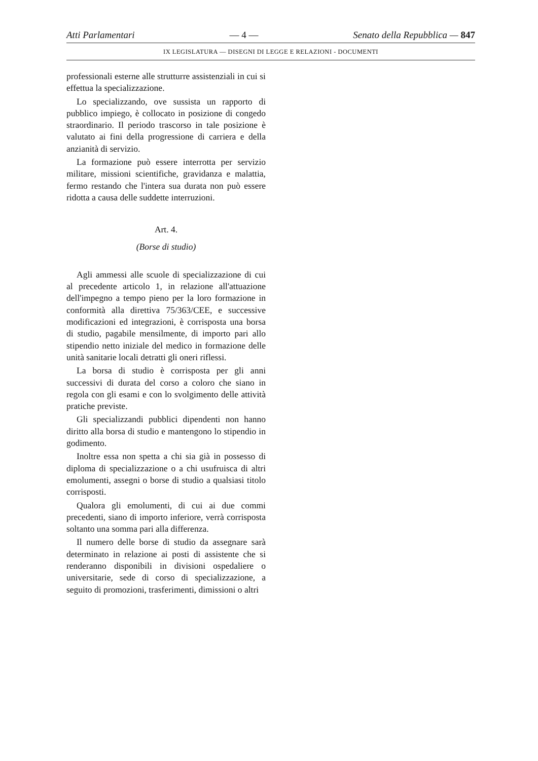Atti Parlamentari — 4 — Senato della Repubblica — 847
IX LEGISLATURA — DISEGNI DI LEGGE E RELAZIONI - DOCUMENTI
professionali esterne alle strutturre assistenziali in cui si effettua la specializzazione.
Lo specializzando, ove sussista un rapporto di pubblico impiego, è collocato in posizione di congedo straordinario. Il periodo trascorso in tale posizione è valutato ai fini della progressione di carriera e della anzianità di servizio.
La formazione può essere interrotta per servizio militare, missioni scientifiche, gravidanza e malattia, fermo restando che l'intera sua durata non può essere ridotta a causa delle suddette interruzioni.
Art. 4.
(Borse di studio)
Agli ammessi alle scuole di specializzazione di cui al precedente articolo 1, in relazione all'attuazione dell'impegno a tempo pieno per la loro formazione in conformità alla direttiva 75/363/CEE, e successive modificazioni ed integrazioni, è corrisposta una borsa di studio, pagabile mensilmente, di importo pari allo stipendio netto iniziale del medico in formazione delle unità sanitarie locali detratti gli oneri riflessi.
La borsa di studio è corrisposta per gli anni successivi di durata del corso a coloro che siano in regola con gli esami e con lo svolgimento delle attività pratiche previste.
Gli specializzandi pubblici dipendenti non hanno diritto alla borsa di studio e mantengono lo stipendio in godimento.
Inoltre essa non spetta a chi sia già in possesso di diploma di specializzazione o a chi usufruisca di altri emolumenti, assegni o borse di studio a qualsiasi titolo corrisposti.
Qualora gli emolumenti, di cui ai due commi precedenti, siano di importo inferiore, verrà corrisposta soltanto una somma pari alla differenza.
Il numero delle borse di studio da assegnare sarà determinato in relazione ai posti di assistente che si renderanno disponibili in divisioni ospedaliere o universitarie, sede di corso di specializzazione, a seguito di promozioni, trasferimenti, dimissioni o altri